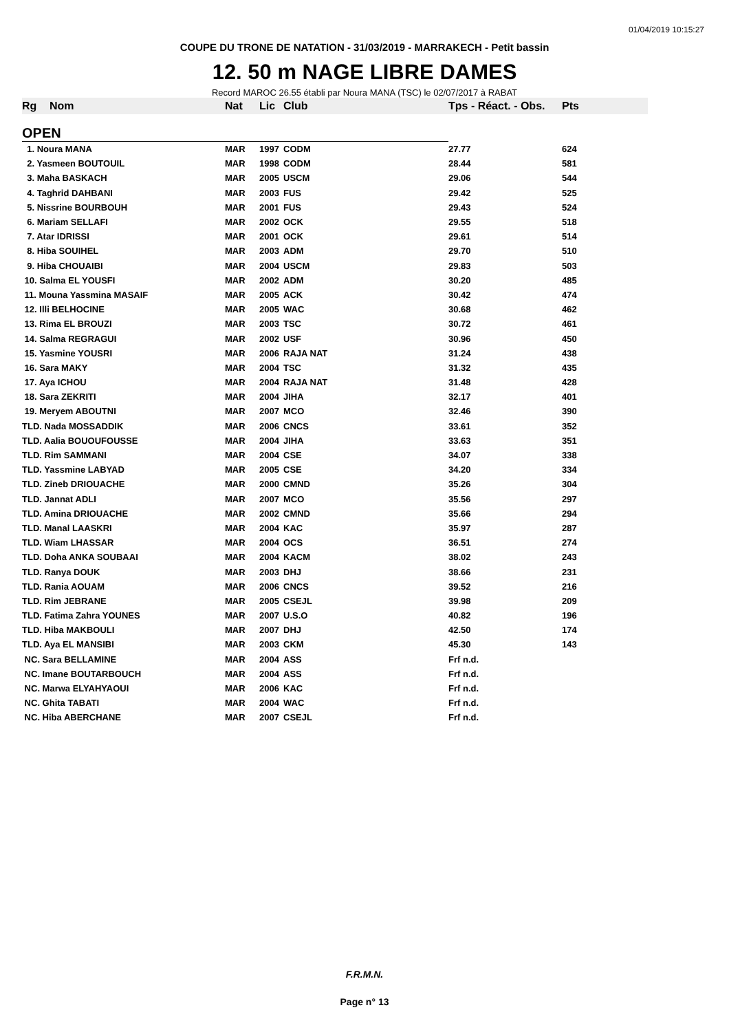01/04/2019 10:15:27
COUPE DU TRONE DE NATATION - 31/03/2019 - MARRAKECH - Petit bassin
12. 50 m NAGE LIBRE DAMES
Record MAROC 26.55 établi par Noura MANA (TSC) le 02/07/2017 à RABAT
| Rg | Nom | Nat | Lic | Club | Tps - Réact. - Obs. | Pts |
| --- | --- | --- | --- | --- | --- | --- |
| OPEN | | | | | | |
| 1. Noura MANA | | MAR | 1997 | CODM | 27.77 | 624 |
| 2. Yasmeen BOUTOUIL | | MAR | 1998 | CODM | 28.44 | 581 |
| 3. Maha BASKACH | | MAR | 2005 | USCM | 29.06 | 544 |
| 4. Taghrid DAHBANI | | MAR | 2003 | FUS | 29.42 | 525 |
| 5. Nissrine BOURBOUH | | MAR | 2001 | FUS | 29.43 | 524 |
| 6. Mariam SELLAFI | | MAR | 2002 | OCK | 29.55 | 518 |
| 7. Atar IDRISSI | | MAR | 2001 | OCK | 29.61 | 514 |
| 8. Hiba SOUIHEL | | MAR | 2003 | ADM | 29.70 | 510 |
| 9. Hiba CHOUAIBI | | MAR | 2004 | USCM | 29.83 | 503 |
| 10. Salma EL YOUSFI | | MAR | 2002 | ADM | 30.20 | 485 |
| 11. Mouna Yassmina MASAIF | | MAR | 2005 | ACK | 30.42 | 474 |
| 12. Illi BELHOCINE | | MAR | 2005 | WAC | 30.68 | 462 |
| 13. Rima EL BROUZI | | MAR | 2003 | TSC | 30.72 | 461 |
| 14. Salma REGRAGUI | | MAR | 2002 | USF | 30.96 | 450 |
| 15. Yasmine YOUSRI | | MAR | 2006 | RAJA NAT | 31.24 | 438 |
| 16. Sara MAKY | | MAR | 2004 | TSC | 31.32 | 435 |
| 17. Aya ICHOU | | MAR | 2004 | RAJA NAT | 31.48 | 428 |
| 18. Sara ZEKRITI | | MAR | 2004 | JIHA | 32.17 | 401 |
| 19. Meryem ABOUTNI | | MAR | 2007 | MCO | 32.46 | 390 |
| TLD. Nada MOSSADDIK | | MAR | 2006 | CNCS | 33.61 | 352 |
| TLD. Aalia BOUOUFOUSSE | | MAR | 2004 | JIHA | 33.63 | 351 |
| TLD. Rim SAMMANI | | MAR | 2004 | CSE | 34.07 | 338 |
| TLD. Yassmine LABYAD | | MAR | 2005 | CSE | 34.20 | 334 |
| TLD. Zineb DRIOUACHE | | MAR | 2000 | CMND | 35.26 | 304 |
| TLD. Jannat ADLI | | MAR | 2007 | MCO | 35.56 | 297 |
| TLD. Amina DRIOUACHE | | MAR | 2002 | CMND | 35.66 | 294 |
| TLD. Manal LAASKRI | | MAR | 2004 | KAC | 35.97 | 287 |
| TLD. Wiam LHASSAR | | MAR | 2004 | OCS | 36.51 | 274 |
| TLD. Doha ANKA SOUBAAI | | MAR | 2004 | KACM | 38.02 | 243 |
| TLD. Ranya DOUK | | MAR | 2003 | DHJ | 38.66 | 231 |
| TLD. Rania AOUAM | | MAR | 2006 | CNCS | 39.52 | 216 |
| TLD. Rim JEBRANE | | MAR | 2005 | CSEJL | 39.98 | 209 |
| TLD. Fatima Zahra YOUNES | | MAR | 2007 | U.S.O | 40.82 | 196 |
| TLD. Hiba MAKBOULI | | MAR | 2007 | DHJ | 42.50 | 174 |
| TLD. Aya EL MANSIBI | | MAR | 2003 | CKM | 45.30 | 143 |
| NC. Sara BELLAMINE | | MAR | 2004 | ASS | Frf n.d. | |
| NC. Imane BOUTARBOUCH | | MAR | 2004 | ASS | Frf n.d. | |
| NC. Marwa ELYAHYAOUI | | MAR | 2006 | KAC | Frf n.d. | |
| NC. Ghita TABATI | | MAR | 2004 | WAC | Frf n.d. | |
| NC. Hiba ABERCHANE | | MAR | 2007 | CSEJL | Frf n.d. | |
F.R.M.N.
Page n° 13